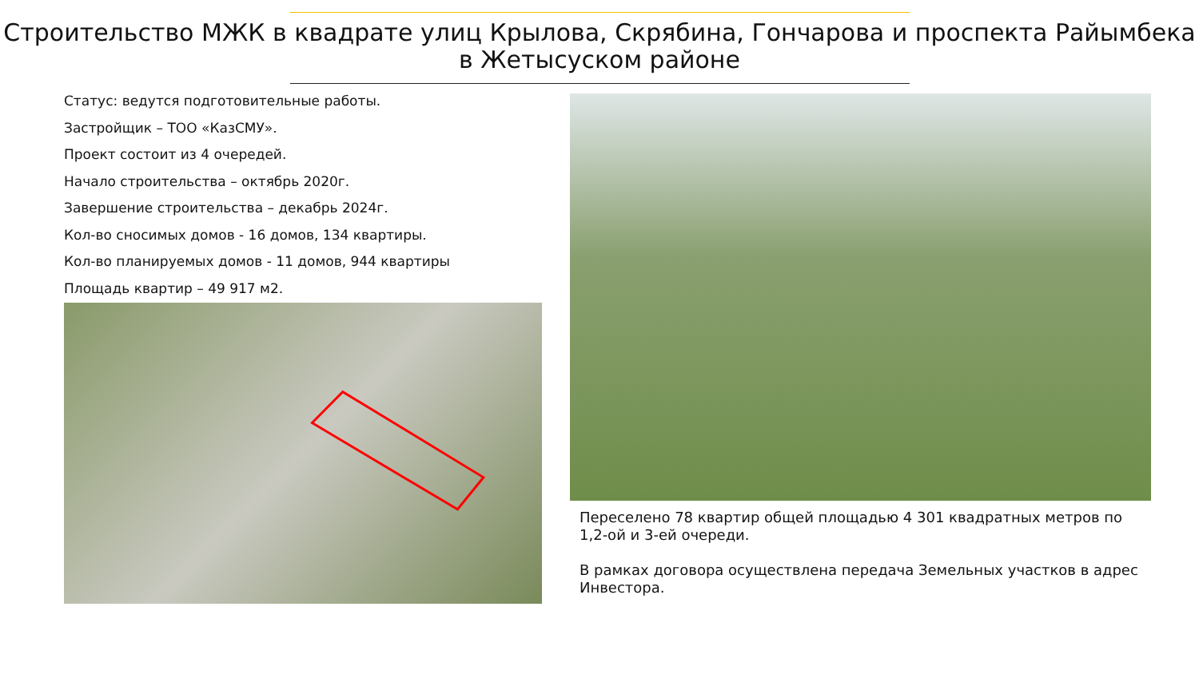Строительство МЖК в квадрате улиц Крылова, Скрябина, Гончарова и проспекта Райымбека в Жетысуском районе
Статус: ведутся подготовительные работы.
Застройщик – ТОО «КазСМУ».
Проект состоит из 4 очередей.
Начало строительства – октябрь 2020г.
Завершение строительства – декабрь 2024г.
Кол-во сносимых домов - 16 домов, 134 квартиры.
Кол-во планируемых домов - 11 домов, 944 квартиры
Площадь квартир – 49 917 м2.
Переселено 78 квартир общей площадью 4 301 квадратных метров по 1,2-ой и 3-ей очереди.
В рамках договора осуществлена передача Земельных участков в адрес Инвестора.